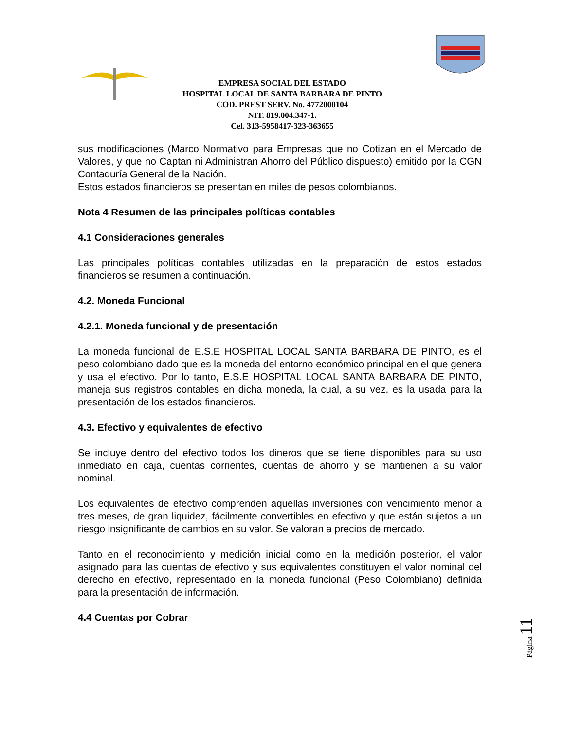EMPRESA SOCIAL DEL ESTADO
HOSPITAL LOCAL DE SANTA BARBARA DE PINTO
COD. PREST SERV. No. 4772000104
NIT. 819.004.347-1.
Cel. 313-5958417-323-363655
sus modificaciones (Marco Normativo para Empresas que no Cotizan en el Mercado de Valores, y que no Captan ni Administran Ahorro del Público dispuesto) emitido por la CGN Contaduría General de la Nación.
Estos estados financieros se presentan en miles de pesos colombianos.
Nota 4 Resumen de las principales políticas contables
4.1 Consideraciones generales
Las principales políticas contables utilizadas en la preparación de estos estados financieros se resumen a continuación.
4.2. Moneda Funcional
4.2.1. Moneda funcional y de presentación
La moneda funcional de E.S.E HOSPITAL LOCAL SANTA BARBARA DE PINTO, es el peso colombiano dado que es la moneda del entorno económico principal en el que genera y usa el efectivo. Por lo tanto, E.S.E HOSPITAL LOCAL SANTA BARBARA DE PINTO, maneja sus registros contables en dicha moneda, la cual, a su vez, es la usada para la presentación de los estados financieros.
4.3. Efectivo y equivalentes de efectivo
Se incluye dentro del efectivo todos los dineros que se tiene disponibles para su uso inmediato en caja, cuentas corrientes, cuentas de ahorro y se mantienen a su valor nominal.
Los equivalentes de efectivo comprenden aquellas inversiones con vencimiento menor a tres meses, de gran liquidez, fácilmente convertibles en efectivo y que están sujetos a un riesgo insignificante de cambios en su valor. Se valoran a precios de mercado.
Tanto en el reconocimiento y medición inicial como en la medición posterior, el valor asignado para las cuentas de efectivo y sus equivalentes constituyen el valor nominal del derecho en efectivo, representado en la moneda funcional (Peso Colombiano) definida para la presentación de información.
4.4 Cuentas por Cobrar
Página 11